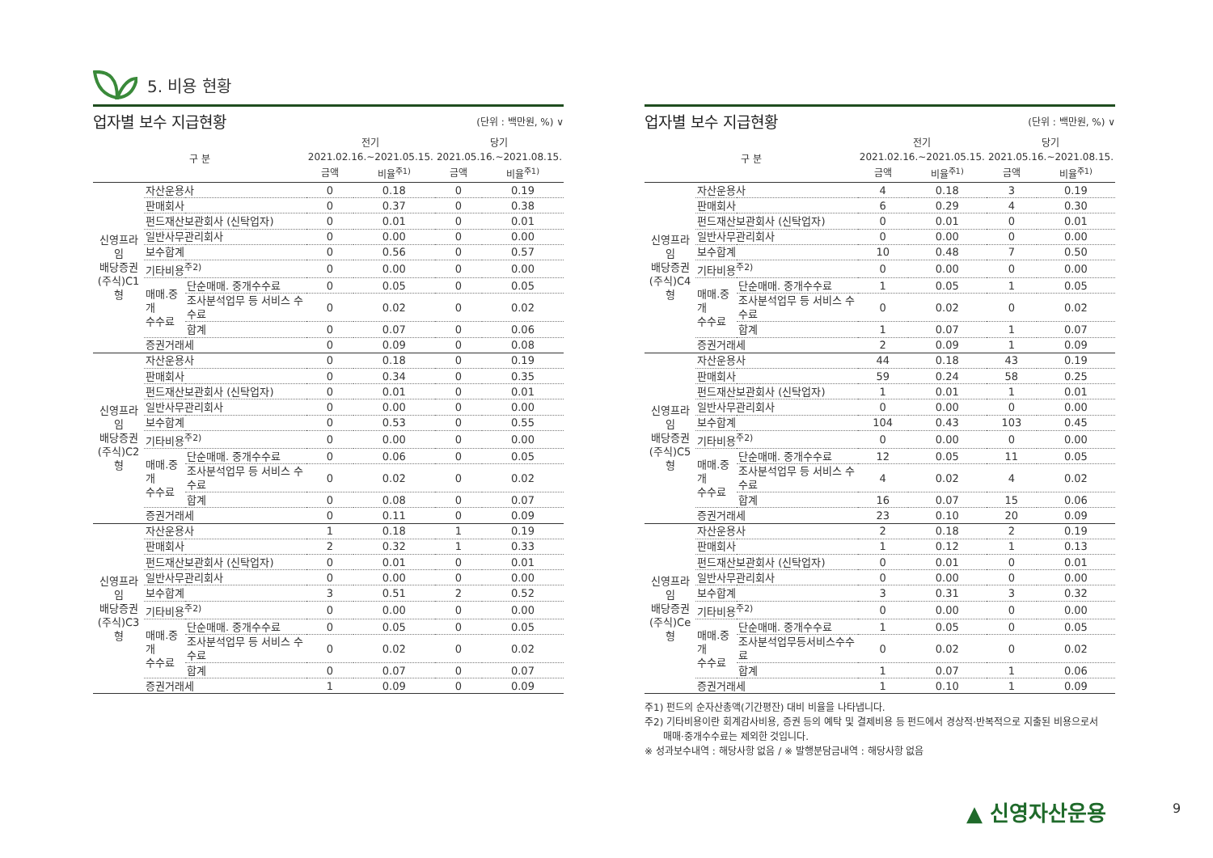5. 비용 현황
업자별 보수 지급현황 (단위 : 백만원, %) ∨
| 구 분 | | | 전기 2021.02.16.~2021.05.15. | | 당기 2021.05.16.~2021.08.15. | |
| --- | --- | --- | --- | --- | --- | --- |
| | | | 금액 | 비율<sup>주1)</sup> | 금액 | 비율<sup>주1)</sup> |
| 신영프라임 배당증권 (주식)C1형 | 자산운용사 | | 0 | 0.18 | 0 | 0.19 |
| | 판매회사 | | 0 | 0.37 | 0 | 0.38 |
| | 펀드재산보관회사 (신탁업자) | | 0 | 0.01 | 0 | 0.01 |
| | 일반사무관리회사 | | 0 | 0.00 | 0 | 0.00 |
| | 보수합계 | | 0 | 0.56 | 0 | 0.57 |
| | 기타비용<sup>주2)</sup> | | 0 | 0.00 | 0 | 0.00 |
| | 매매.중개 수수료 | 단순매매. 중개수수료 | 0 | 0.05 | 0 | 0.05 |
| | | 조사분석업무 등 서비스 수수료 | 0 | 0.02 | 0 | 0.02 |
| | | 합계 | 0 | 0.07 | 0 | 0.06 |
| | 증권거래세 | | 0 | 0.09 | 0 | 0.08 |
| 신영프라임 배당증권 (주식)C2형 | 자산운용사 | | 0 | 0.18 | 0 | 0.19 |
| | 판매회사 | | 0 | 0.34 | 0 | 0.35 |
| | 펀드재산보관회사 (신탁업자) | | 0 | 0.01 | 0 | 0.01 |
| | 일반사무관리회사 | | 0 | 0.00 | 0 | 0.00 |
| | 보수합계 | | 0 | 0.53 | 0 | 0.55 |
| | 기타비용<sup>주2)</sup> | | 0 | 0.00 | 0 | 0.00 |
| | 매매.중개 수수료 | 단순매매. 중개수수료 | 0 | 0.06 | 0 | 0.05 |
| | | 조사분석업무 등 서비스 수수료 | 0 | 0.02 | 0 | 0.02 |
| | | 합계 | 0 | 0.08 | 0 | 0.07 |
| | 증권거래세 | | 0 | 0.11 | 0 | 0.09 |
| 신영프라임 배당증권 (주식)C3형 | 자산운용사 | | 1 | 0.18 | 1 | 0.19 |
| | 판매회사 | | 2 | 0.32 | 1 | 0.33 |
| | 펀드재산보관회사 (신탁업자) | | 0 | 0.01 | 0 | 0.01 |
| | 일반사무관리회사 | | 0 | 0.00 | 0 | 0.00 |
| | 보수합계 | | 3 | 0.51 | 2 | 0.52 |
| | 기타비용<sup>주2)</sup> | | 0 | 0.00 | 0 | 0.00 |
| | 매매.중개 수수료 | 단순매매. 중개수수료 | 0 | 0.05 | 0 | 0.05 |
| | | 조사분석업무 등 서비스 수수료 | 0 | 0.02 | 0 | 0.02 |
| | | 합계 | 0 | 0.07 | 0 | 0.07 |
| | 증권거래세 | | 1 | 0.09 | 0 | 0.09 |
업자별 보수 지급현황 (단위 : 백만원, %) ∨
| 구 분 | | | 전기 2021.02.16.~2021.05.15. | | 당기 2021.05.16.~2021.08.15. | |
| --- | --- | --- | --- | --- | --- | --- |
| | | | 금액 | 비율<sup>주1)</sup> | 금액 | 비율<sup>주1)</sup> |
| 신영프라임 배당증권 (주식)C4형 | 자산운용사 | | 4 | 0.18 | 3 | 0.19 |
| | 판매회사 | | 6 | 0.29 | 4 | 0.30 |
| | 펀드재산보관회사 (신탁업자) | | 0 | 0.01 | 0 | 0.01 |
| | 일반사무관리회사 | | 0 | 0.00 | 0 | 0.00 |
| | 보수합계 | | 10 | 0.48 | 7 | 0.50 |
| | 기타비용<sup>주2)</sup> | | 0 | 0.00 | 0 | 0.00 |
| | 매매.중개 수수료 | 단순매매. 중개수수료 | 1 | 0.05 | 1 | 0.05 |
| | | 조사분석업무 등 서비스 수수료 | 0 | 0.02 | 0 | 0.02 |
| | | 합계 | 1 | 0.07 | 1 | 0.07 |
| | 증권거래세 | | 2 | 0.09 | 1 | 0.09 |
| 신영프라임 배당증권 (주식)C5형 | 자산운용사 | | 44 | 0.18 | 43 | 0.19 |
| | 판매회사 | | 59 | 0.24 | 58 | 0.25 |
| | 펀드재산보관회사 (신탁업자) | | 1 | 0.01 | 1 | 0.01 |
| | 일반사무관리회사 | | 0 | 0.00 | 0 | 0.00 |
| | 보수합계 | | 104 | 0.43 | 103 | 0.45 |
| | 기타비용<sup>주2)</sup> | | 0 | 0.00 | 0 | 0.00 |
| | 매매.중개 수수료 | 단순매매. 중개수수료 | 12 | 0.05 | 11 | 0.05 |
| | | 조사분석업무 등 서비스 수수료 | 4 | 0.02 | 4 | 0.02 |
| | | 합계 | 16 | 0.07 | 15 | 0.06 |
| | 증권거래세 | | 23 | 0.10 | 20 | 0.09 |
| 신영프라임 배당증권 (주식)Ce형 | 자산운용사 | | 2 | 0.18 | 2 | 0.19 |
| | 판매회사 | | 1 | 0.12 | 1 | 0.13 |
| | 펀드재산보관회사 (신탁업자) | | 0 | 0.01 | 0 | 0.01 |
| | 일반사무관리회사 | | 0 | 0.00 | 0 | 0.00 |
| | 보수합계 | | 3 | 0.31 | 3 | 0.32 |
| | 기타비용<sup>주2)</sup> | | 0 | 0.00 | 0 | 0.00 |
| | 매매.중개 수수료 | 단순매매. 중개수수료 | 1 | 0.05 | 0 | 0.05 |
| | | 조사분석업무등서비스수수료 | 0 | 0.02 | 0 | 0.02 |
| | | 합계 | 1 | 0.07 | 1 | 0.06 |
| | 증권거래세 | | 1 | 0.10 | 1 | 0.09 |
주1) 펀드의 순자산총액(기간평잔) 대비 비율을 나타냅니다.
주2) 기타비용이란 회계감사비용, 증권 등의 예탁 및 결제비용 등 펀드에서 경상적·반복적으로 지출된 비용으로서
매매·중개수수료는 제외한 것입니다.
※ 성과보수내역 : 해당사항 없음 / ※ 발행분담금내역 : 해당사항 없음
▲ 신영자산운용 9